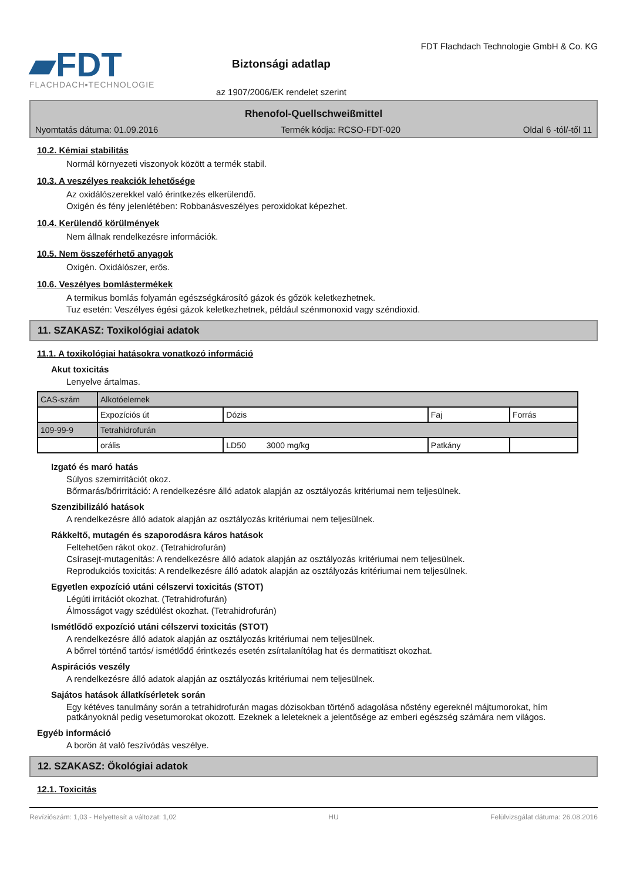▰FDT
FLACHDACH▪TECHNOLOGIE
Biztonsági adatlap
az 1907/2006/EK rendelet szerint
FDT Flachdach Technologie GmbH & Co. KG
Rhenofol-Quellschweißmittel
Nyomtatás dátuma: 01.09.2016 Termék kódja: RCSO-FDT-020 Oldal 6 -tól/-től 11
10.2. Kémiai stabilitás
Normál környezeti viszonyok között a termék stabil.
10.3. A veszélyes reakciók lehetősége
Az oxidálószerekkel való érintkezés elkerülendő.
Oxigén és fény jelenlétében: Robbanásveszélyes peroxidokat képezhet.
10.4. Kerülendő körülmények
Nem állnak rendelkezésre információk.
10.5. Nem összeférhető anyagok
Oxigén. Oxidálószer, erős.
10.6. Veszélyes bomlástermékek
A termikus bomlás folyamán egészségkárosító gázok és gőzök keletkezhetnek.
Tuz esetén: Veszélyes égési gázok keletkezhetnek, például szénmonoxid vagy széndioxid.
11. SZAKASZ: Toxikológiai adatok
11.1. A toxikológiai hatásokra vonatkozó információ
Akut toxicitás
Lenyelve ártalmas.
| CAS-szám | Alkotóelemek | | | |
| | Expozíciós út | Dózis | Faj | Forrás |
| 109-99-9 | Tetrahidrofurán | | | |
| | orális | LD50 3000 mg/kg | Patkány | |
Izgató és maró hatás
Súlyos szemirritációt okoz.
Bőrmarás/bőrirritáció: A rendelkezésre álló adatok alapján az osztályozás kritériumai nem teljesülnek.
Szenzibilizáló hatások
A rendelkezésre álló adatok alapján az osztályozás kritériumai nem teljesülnek.
Rákkeltő, mutagén és szaporodásra káros hatások
Feltehetően rákot okoz. (Tetrahidrofurán)
Csírasejt-mutagenitás: A rendelkezésre álló adatok alapján az osztályozás kritériumai nem teljesülnek.
Reprodukciós toxicitás: A rendelkezésre álló adatok alapján az osztályozás kritériumai nem teljesülnek.
Egyetlen expozíció utáni célszervi toxicitás (STOT)
Légúti irritációt okozhat. (Tetrahidrofurán)
Álmosságot vagy szédülést okozhat. (Tetrahidrofurán)
Ismétlődő expozíció utáni célszervi toxicitás (STOT)
A rendelkezésre álló adatok alapján az osztályozás kritériumai nem teljesülnek.
A bőrrel történő tartós/ ismétlődő érintkezés esetén zsírtalanítólag hat és dermatitiszt okozhat.
Aspirációs veszély
A rendelkezésre álló adatok alapján az osztályozás kritériumai nem teljesülnek.
Sajátos hatások állatkísérletek során
Egy kétéves tanulmány során a tetrahidrofurán magas dózisokban történő adagolása nőstény egereknél májtumorokat, hím patkányoknál pedig vesetumorokat okozott. Ezeknek a leleteknek a jelentősége az emberi egészség számára nem világos.
Egyéb információ
A borön át való feszívódás veszélye.
12. SZAKASZ: Ökológiai adatok
12.1. Toxicitás
Revíziószám: 1,03 - Helyettesít a változat: 1,02 HU Felülvizsgálat dátuma: 26.08.2016